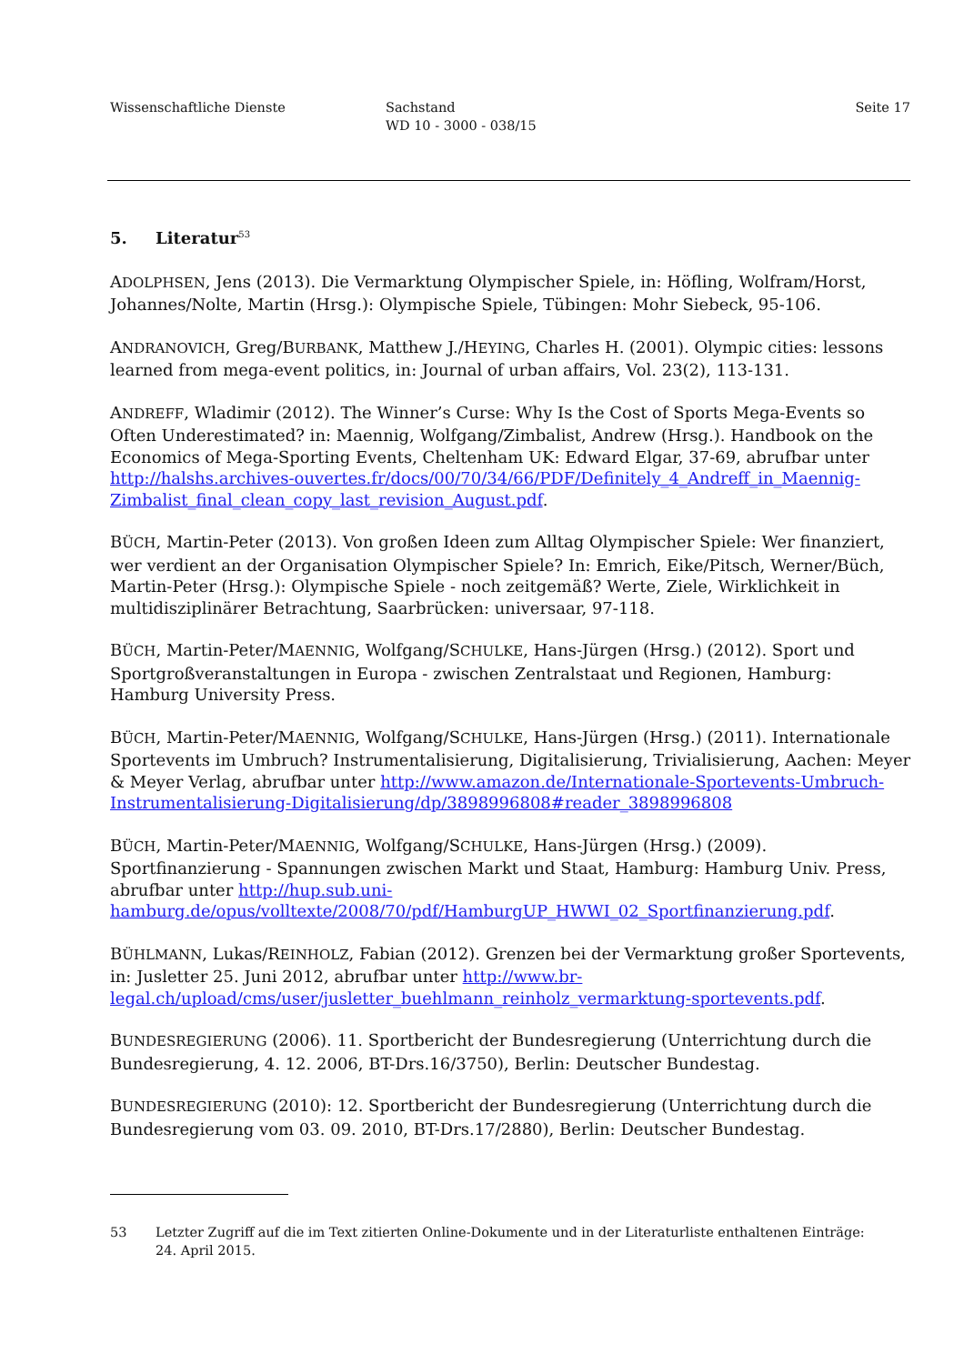Wissenschaftliche Dienste Sachstand
WD 10 - 3000 - 038/15
Seite 17
5. Literatur<sup>53</sup>
ADOLPHSEN, Jens (2013). Die Vermarktung Olympischer Spiele, in: Höfling, Wolfram/Horst, Johannes/Nolte, Martin (Hrsg.): Olympische Spiele, Tübingen: Mohr Siebeck, 95-106.
ANDRANOVICH, Greg/BURBANK, Matthew J./HEYING, Charles H. (2001). Olympic cities: lessons learned from mega-event politics, in: Journal of urban affairs, Vol. 23(2), 113-131.
ANDREFF, Wladimir (2012). The Winner’s Curse: Why Is the Cost of Sports Mega-Events so Often Underestimated? in: Maennig, Wolfgang/Zimbalist, Andrew (Hrsg.). Handbook on the Economics of Mega-Sporting Events, Cheltenham UK: Edward Elgar, 37-69, abrufbar unter http://halshs.archives-ouvertes.fr/docs/00/70/34/66/PDF/Definitely_4_Andreff_in_Maennig-Zimbalist_final_clean_copy_last_revision_August.pdf.
BÜCH, Martin-Peter (2013). Von großen Ideen zum Alltag Olympischer Spiele: Wer finanziert, wer verdient an der Organisation Olympischer Spiele? In: Emrich, Eike/Pitsch, Werner/Büch, Martin-Peter (Hrsg.): Olympische Spiele - noch zeitgemäß? Werte, Ziele, Wirklichkeit in multidisziplinärer Betrachtung, Saarbrücken: universaar, 97-118.
BÜCH, Martin-Peter/MAENNIG, Wolfgang/SCHULKE, Hans-Jürgen (Hrsg.) (2012). Sport und Sportgroßveranstaltungen in Europa - zwischen Zentralstaat und Regionen, Hamburg: Hamburg University Press.
BÜCH, Martin-Peter/MAENNIG, Wolfgang/SCHULKE, Hans-Jürgen (Hrsg.) (2011). Internationale Sportevents im Umbruch? Instrumentalisierung, Digitalisierung, Trivialisierung, Aachen: Meyer & Meyer Verlag, abrufbar unter http://www.amazon.de/Internationale-Sportevents-Umbruch-Instrumentalisierung-Digitalisierung/dp/3898996808#reader_3898996808
BÜCH, Martin-Peter/MAENNIG, Wolfgang/SCHULKE, Hans-Jürgen (Hrsg.) (2009). Sportfinanzierung - Spannungen zwischen Markt und Staat, Hamburg: Hamburg Univ. Press, abrufbar unter http://hup.sub.uni-hamburg.de/opus/volltexte/2008/70/pdf/HamburgUP_HWWI_02_Sportfinanzierung.pdf.
BÜHLMANN, Lukas/REINHOLZ, Fabian (2012). Grenzen bei der Vermarktung großer Sportevents, in: Jusletter 25. Juni 2012, abrufbar unter http://www.br-legal.ch/upload/cms/user/jusletter_buehlmann_reinholz_vermarktung-sportevents.pdf.
BUNDESREGIERUNG (2006). 11. Sportbericht der Bundesregierung (Unterrichtung durch die Bundesregierung, 4. 12. 2006, BT-Drs.16/3750), Berlin: Deutscher Bundestag.
BUNDESREGIERUNG (2010): 12. Sportbericht der Bundesregierung (Unterrichtung durch die Bundesregierung vom 03. 09. 2010, BT-Drs.17/2880), Berlin: Deutscher Bundestag.
53 Letzter Zugriff auf die im Text zitierten Online-Dokumente und in der Literaturliste enthaltenen Einträge: 24. April 2015.